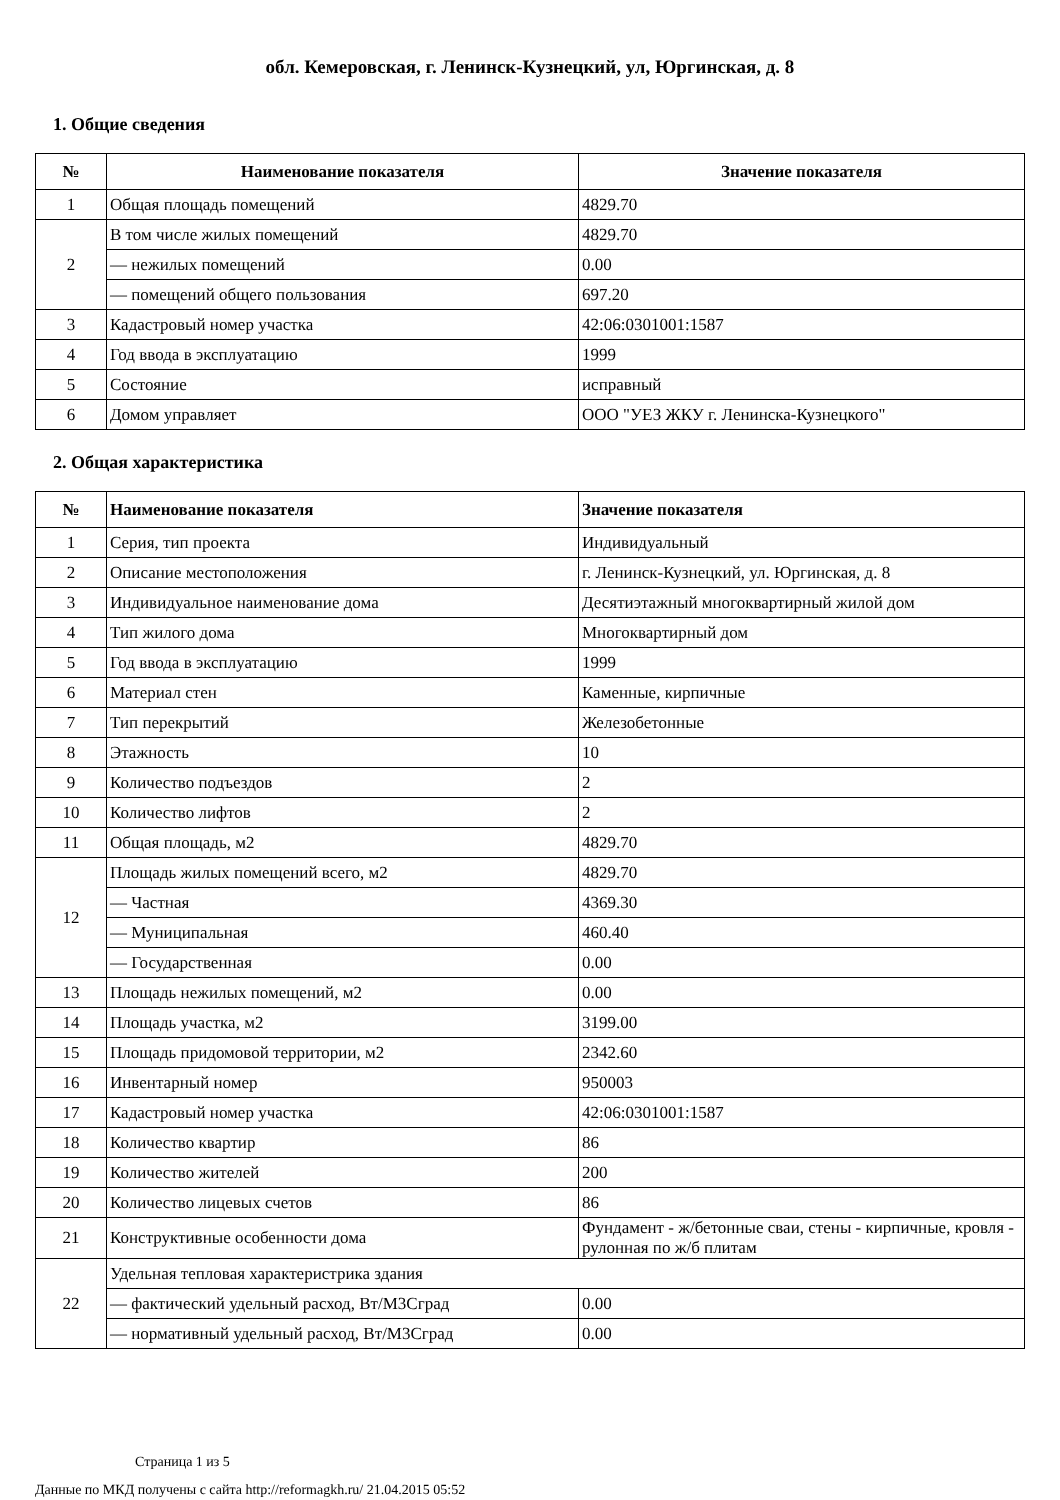обл. Кемеровская, г. Ленинск-Кузнецкий, ул, Юргинская, д. 8
1. Общие сведения
| № | Наименование показателя | Значение показателя |
| --- | --- | --- |
| 1 | Общая площадь помещений | 4829.70 |
| 2 | В том числе жилых помещений | 4829.70 |
| | — нежилых помещений | 0.00 |
| | — помещений общего пользования | 697.20 |
| 3 | Кадастровый номер участка | 42:06:0301001:1587 |
| 4 | Год ввода в эксплуатацию | 1999 |
| 5 | Состояние | исправный |
| 6 | Домом управляет | ООО "УЕЗ ЖКУ г. Ленинска-Кузнецкого" |
2. Общая характеристика
| № | Наименование показателя | Значение показателя |
| --- | --- | --- |
| 1 | Серия, тип проекта | Индивидуальный |
| 2 | Описание местоположения | г. Ленинск-Кузнецкий, ул. Юргинская, д. 8 |
| 3 | Индивидуальное наименование дома | Десятиэтажный многоквартирный жилой дом |
| 4 | Тип жилого дома | Многоквартирный дом |
| 5 | Год ввода в эксплуатацию | 1999 |
| 6 | Материал стен | Каменные, кирпичные |
| 7 | Тип перекрытий | Железобетонные |
| 8 | Этажность | 10 |
| 9 | Количество подъездов | 2 |
| 10 | Количество лифтов | 2 |
| 11 | Общая площадь, м2 | 4829.70 |
| 12 | Площадь жилых помещений всего, м2 | 4829.70 |
| | — Частная | 4369.30 |
| | — Муниципальная | 460.40 |
| | — Государственная | 0.00 |
| 13 | Площадь нежилых помещений, м2 | 0.00 |
| 14 | Площадь участка, м2 | 3199.00 |
| 15 | Площадь придомовой территории, м2 | 2342.60 |
| 16 | Инвентарный номер | 950003 |
| 17 | Кадастровый номер участка | 42:06:0301001:1587 |
| 18 | Количество квартир | 86 |
| 19 | Количество жителей | 200 |
| 20 | Количество лицевых счетов | 86 |
| 21 | Конструктивные особенности дома | Фундамент - ж/бетонные сваи, стены - кирпичные, кровля - рулонная по ж/б плитам |
| 22 | Удельная тепловая характеристрика здания | |
| | — фактический удельный расход, Вт/М3Сград | 0.00 |
| | — нормативный удельный расход, Вт/М3Сград | 0.00 |
Страница 1 из 5
Данные по МКД получены с сайта http://reformagkh.ru/ 21.04.2015 05:52